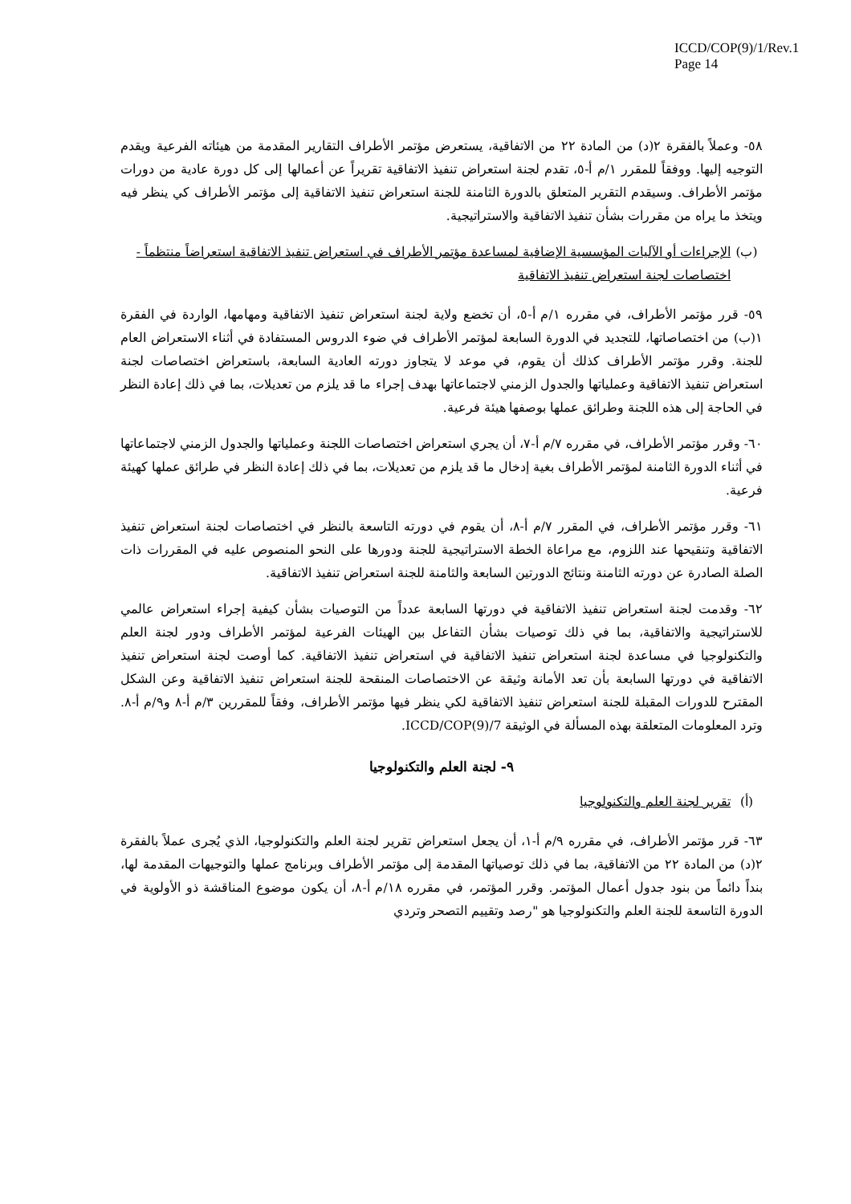ICCD/COP(9)/1/Rev.1
Page 14
٥٨- وعملاً بالفقرة ٢(د) من المادة ٢٢ من الاتفاقية، يستعرض مؤتمر الأطراف التقارير المقدمة من هيئاته الفرعية ويقدم التوجيه إليها. ووفقاً للمقرر ١/م أ-٥، تقدم لجنة استعراض تنفيذ الاتفاقية تقريراً عن أعمالها إلى كل دورة عادية من دورات مؤتمر الأطراف. وسيقدم التقرير المتعلق بالدورة الثامنة للجنة استعراض تنفيذ الاتفاقية إلى مؤتمر الأطراف كي ينظر فيه ويتخذ ما يراه من مقررات بشأن تنفيذ الاتفاقية والاستراتيجية.
(ب) الإجراءات أو الآليات المؤسسية الإضافية لمساعدة مؤتمر الأطراف في استعراض تنفيذ الاتفاقية استعراضاً منتظماً - اختصاصات لجنة استعراض تنفيذ الاتفاقية
٥٩- قرر مؤتمر الأطراف، في مقرره ١/م أ-٥، أن تخضع ولاية لجنة استعراض تنفيذ الاتفاقية ومهامها، الواردة في الفقرة ١(ب) من اختصاصاتها، للتجديد في الدورة السابعة لمؤتمر الأطراف في ضوء الدروس المستفادة في أثناء الاستعراض العام للجنة. وقرر مؤتمر الأطراف كذلك أن يقوم، في موعد لا يتجاوز دورته العادية السابعة، باستعراض اختصاصات لجنة استعراض تنفيذ الاتفاقية وعملياتها والجدول الزمني لاجتماعاتها بهدف إجراء ما قد يلزم من تعديلات، بما في ذلك إعادة النظر في الحاجة إلى هذه اللجنة وطرائق عملها بوصفها هيئة فرعية.
٦٠- وقرر مؤتمر الأطراف، في مقرره ٧/م أ-٧، أن يجري استعراض اختصاصات اللجنة وعملياتها والجدول الزمني لاجتماعاتها في أثناء الدورة الثامنة لمؤتمر الأطراف بغية إدخال ما قد يلزم من تعديلات، بما في ذلك إعادة النظر في طرائق عملها كهيئة فرعية.
٦١- وقرر مؤتمر الأطراف، في المقرر ٧/م أ-٨، أن يقوم في دورته التاسعة بالنظر في اختصاصات لجنة استعراض تنفيذ الاتفاقية وتنقيحها عند اللزوم، مع مراعاة الخطة الاستراتيجية للجنة ودورها على النحو المنصوص عليه في المقررات ذات الصلة الصادرة عن دورته الثامنة ونتائج الدورتين السابعة والثامنة للجنة استعراض تنفيذ الاتفاقية.
٦٢- وقدمت لجنة استعراض تنفيذ الاتفاقية في دورتها السابعة عدداً من التوصيات بشأن كيفية إجراء استعراض عالمي للاستراتيجية والاتفاقية، بما في ذلك توصيات بشأن التفاعل بين الهيئات الفرعية لمؤتمر الأطراف ودور لجنة العلم والتكنولوجيا في مساعدة لجنة استعراض تنفيذ الاتفاقية في استعراض تنفيذ الاتفاقية. كما أوصت لجنة استعراض تنفيذ الاتفاقية في دورتها السابعة بأن تعد الأمانة وثيقة عن الاختصاصات المنقحة للجنة استعراض تنفيذ الاتفاقية وعن الشكل المقترح للدورات المقبلة للجنة استعراض تنفيذ الاتفاقية لكي ينظر فيها مؤتمر الأطراف، وفقاً للمقررين ٣/م أ-٨ و٩/م أ-٨. وترد المعلومات المتعلقة بهذه المسألة في الوثيقة ICCD/COP(9)/7.
٩- لجنة العلم والتكنولوجيا
(أ) تقرير لجنة العلم والتكنولوجيا
٦٣- قرر مؤتمر الأطراف، في مقرره ٩/م أ-١، أن يجعل استعراض تقرير لجنة العلم والتكنولوجيا، الذي يُجرى عملاً بالفقرة ٢(د) من المادة ٢٢ من الاتفاقية، بما في ذلك توصياتها المقدمة إلى مؤتمر الأطراف وبرنامج عملها والتوجيهات المقدمة لها، بنداً دائماً من بنود جدول أعمال المؤتمر. وقرر المؤتمر، في مقرره ١٨/م أ-٨، أن يكون موضوع المناقشة ذو الأولوية في الدورة التاسعة للجنة العلم والتكنولوجيا هو "رصد وتقييم التصحر وتردي